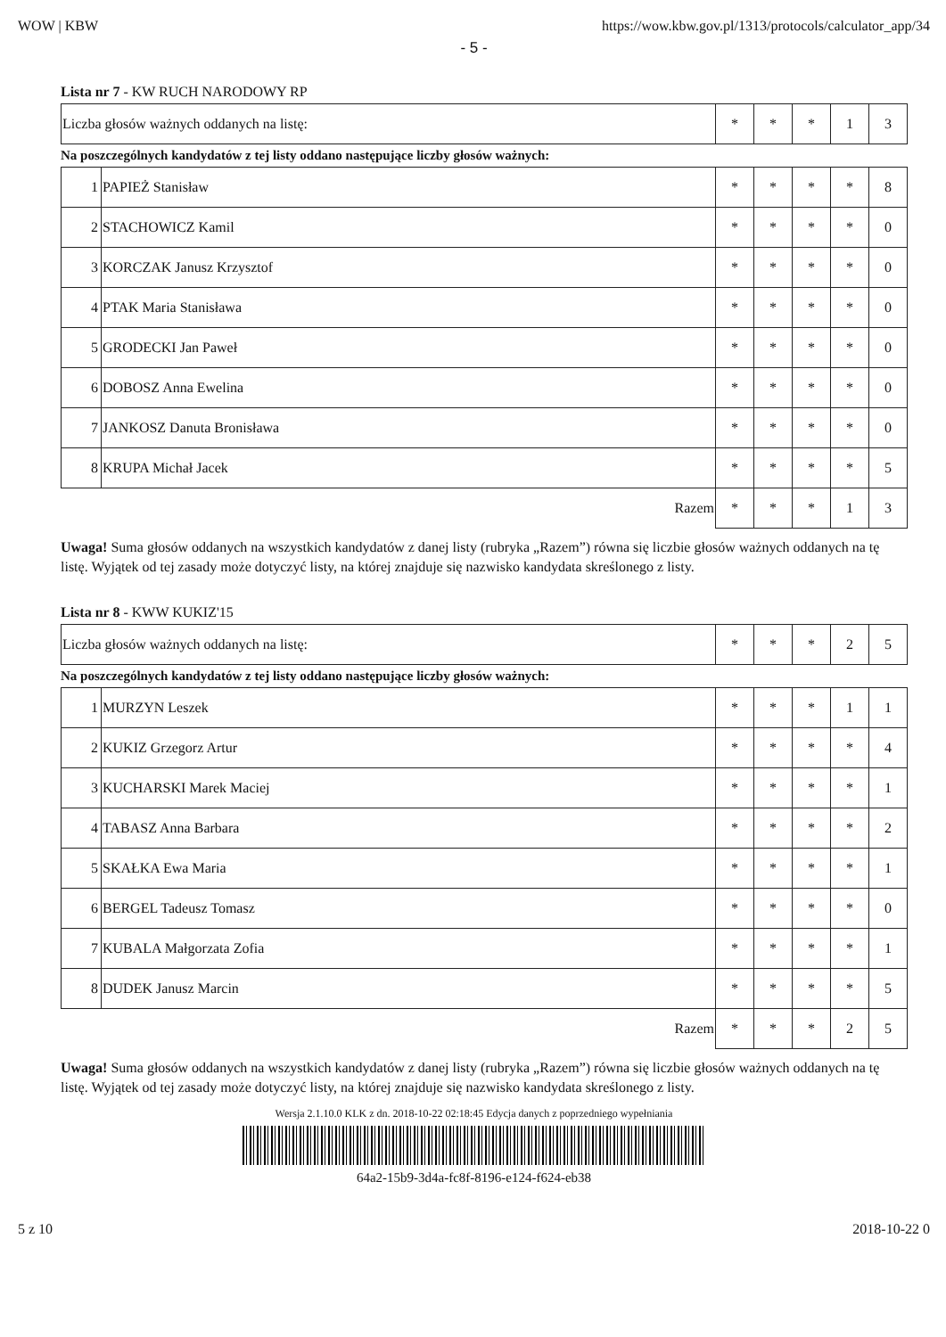WOW | KBW https://wow.kbw.gov.pl/1313/protocols/calculator_app/34
- 5 -
Lista nr 7 - KW RUCH NARODOWY RP
| Liczba głosów ważnych oddanych na listę: | * | * | * | 1 | 3 |
Na poszczególnych kandydatów z tej listy oddano następujące liczby głosów ważnych:
| 1 | PAPIEŻ Stanisław | * | * | * | * | 8 |
| 2 | STACHOWICZ Kamil | * | * | * | * | 0 |
| 3 | KORCZAK Janusz Krzysztof | * | * | * | * | 0 |
| 4 | PTAK Maria Stanisława | * | * | * | * | 0 |
| 5 | GRODECKI Jan Paweł | * | * | * | * | 0 |
| 6 | DOBOSZ Anna Ewelina | * | * | * | * | 0 |
| 7 | JANKOSZ Danuta Bronisława | * | * | * | * | 0 |
| 8 | KRUPA Michał Jacek | * | * | * | * | 5 |
| | Razem | * | * | * | 1 | 3 |
Uwaga! Suma głosów oddanych na wszystkich kandydatów z danej listy (rubryka „Razem”) równa się liczbie głosów ważnych oddanych na tę listę. Wyjątek od tej zasady może dotyczyć listy, na której znajduje się nazwisko kandydata skreślonego z listy.
Lista nr 8 - KWW KUKIZ'15
| Liczba głosów ważnych oddanych na listę: | * | * | * | 2 | 5 |
Na poszczególnych kandydatów z tej listy oddano następujące liczby głosów ważnych:
| 1 | MURZYN Leszek | * | * | * | 1 | 1 |
| 2 | KUKIZ Grzegorz Artur | * | * | * | * | 4 |
| 3 | KUCHARSKI Marek Maciej | * | * | * | * | 1 |
| 4 | TABASZ Anna Barbara | * | * | * | * | 2 |
| 5 | SKAŁKA Ewa Maria | * | * | * | * | 1 |
| 6 | BERGEL Tadeusz Tomasz | * | * | * | * | 0 |
| 7 | KUBALA Małgorzata Zofia | * | * | * | * | 1 |
| 8 | DUDEK Janusz Marcin | * | * | * | * | 5 |
| | Razem | * | * | * | 2 | 5 |
Uwaga! Suma głosów oddanych na wszystkich kandydatów z danej listy (rubryka „Razem”) równa się liczbie głosów ważnych oddanych na tę listę. Wyjątek od tej zasady może dotyczyć listy, na której znajduje się nazwisko kandydata skreślonego z listy.
Wersja 2.1.10.0 KLK z dn. 2018-10-22 02:18:45 Edycja danych z poprzedniego wypełniania
64a2-15b9-3d4a-fc8f-8196-e124-f624-eb38
5 z 10 2018-10-22 0